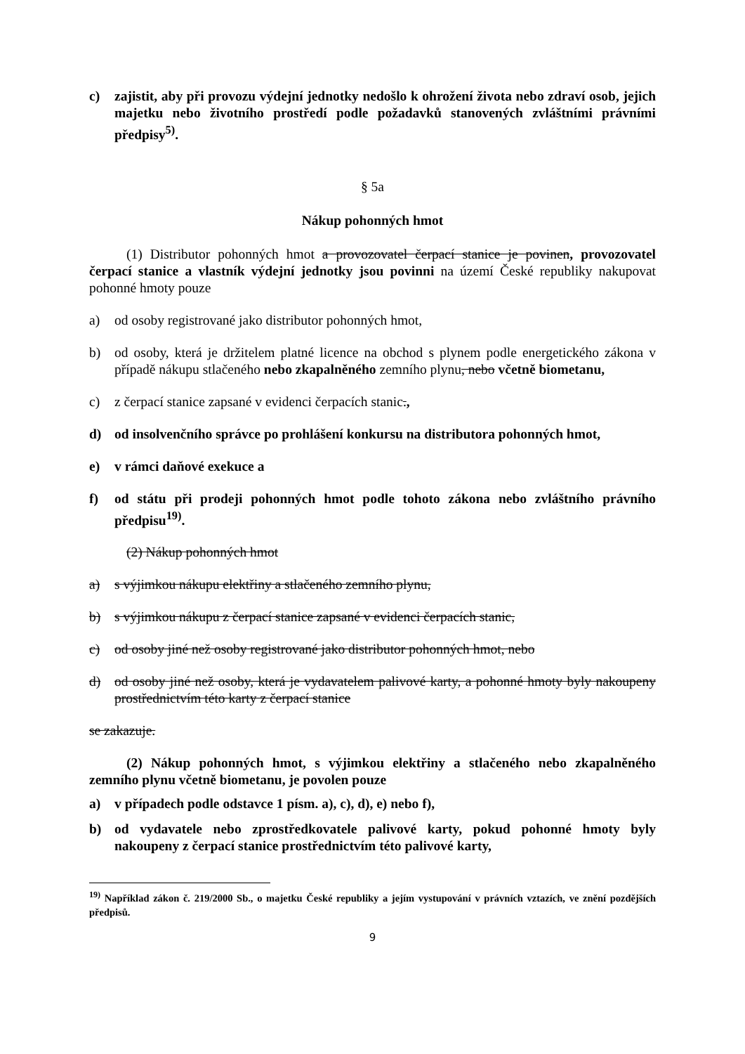c) zajistit, aby při provozu výdejní jednotky nedošlo k ohrožení života nebo zdraví osob, jejich majetku nebo životního prostředí podle požadavků stanovených zvláštními právními předpisy<sup>5)</sup>.
§ 5a
Nákup pohonných hmot
(1) Distributor pohonných hmot a provozovatel čerpací stanice je povinen, provozovatel čerpací stanice a vlastník výdejní jednotky jsou povinni na území České republiky nakupovat pohonné hmoty pouze
a) od osoby registrované jako distributor pohonných hmot,
b) od osoby, která je držitelem platné licence na obchod s plynem podle energetického zákona v případě nákupu stlačeného nebo zkapalněného zemního plynu, nebo včetně biometanu,
c) z čerpací stanice zapsané v evidenci čerpacích stanic.,
d) od insolvenčního správce po prohlášení konkursu na distributora pohonných hmot,
e) v rámci daňové exekuce a
f) od státu při prodeji pohonných hmot podle tohoto zákona nebo zvláštního právního předpisu<sup>19)</sup>.
(2) Nákup pohonných hmot
a) s výjimkou nákupu elektřiny a stlačeného zemního plynu,
b) s výjimkou nákupu z čerpací stanice zapsané v evidenci čerpacích stanic,
c) od osoby jiné než osoby registrované jako distributor pohonných hmot, nebo
d) od osoby jiné než osoby, která je vydavatelem palivové karty, a pohonné hmoty byly nakoupeny prostřednictvím této karty z čerpací stanice
se zakazuje.
(2) Nákup pohonných hmot, s výjimkou elektřiny a stlačeného nebo zkapalněného zemního plynu včetně biometanu, je povolen pouze
a) v případech podle odstavce 1 písm. a), c), d), e) nebo f),
b) od vydavatele nebo zprostředkovatele palivové karty, pokud pohonné hmoty byly nakoupeny z čerpací stanice prostřednictvím této palivové karty,
<sup>19)</sup> Například zákon č. 219/2000 Sb., o majetku České republiky a jejím vystupování v právních vztazích, ve znění pozdějších předpisů.
9